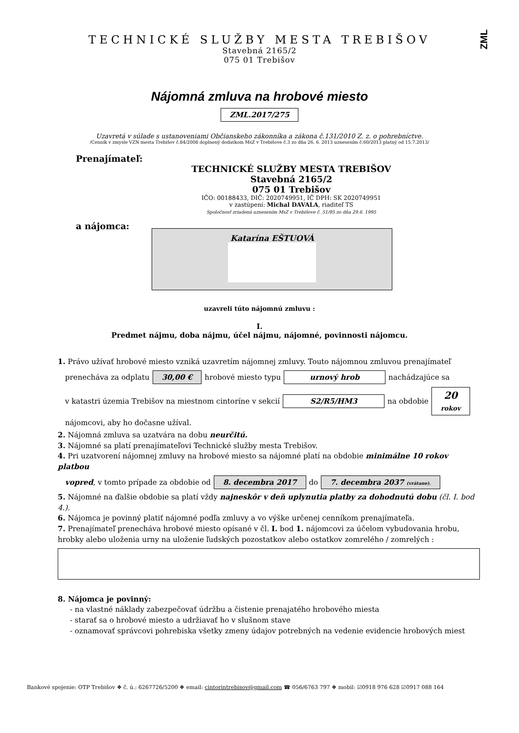ZML
TECHNICKÉ SLUŽBY MESTA TREBIŠOV
Stavebná 2165/2
075 01 Trebišov
Nájomná zmluva na hrobové miesto
ZML.2017/275
Uzavretá v súlade s ustanoveniami Občianskeho zákonníka a zákona č.131/2010 Z. z. o pohrebníctve.
/Cenník v zmysle VZN mesta Trebišov č.84/2008 doplnený dodatkom MsZ v Trebišove č.3 zo dňa 26. 6. 2013 uznesením č.60/2013 platný od 15.7.2013/
Prenajímateľ:
TECHNICKÉ SLUŽBY MESTA TREBIŠOV
Stavebná 2165/2
075 01 Trebišov
IČO: 00188433, DIČ: 2020749951, IČ DPH: SK 2020749951
v zastúpení: Michal DAVALA, riaditeľ TS
Spoločnosť zriadená uznesením MsZ v Trebišove č. 51/95 zo dňa 29.6. 1995
a nájomca:
Katarína EŠTUOVÁ
uzavreli túto nájomnú zmluvu :
I.
Predmet nájmu, doba nájmu, účel nájmu, nájomné, povinnosti nájomcu.
1. Právo užívať hrobové miesto vzniká uzavretím nájomnej zmluvy. Touto nájomnou zmluvou prenajímateľ
prenecháva za odplatu 30,00 € hrobové miesto typu urnový hrob nachádzajúce sa
v katastri územia Trebišov na miestnom cintoríne v sekcií S2/R5/HM3 na obdobie 20
rokov
nájomcovi, aby ho dočasne užíval.
2. Nájomná zmluva sa uzatvára na dobu neurčitú.
3. Nájomné sa platí prenajímateľovi Technické služby mesta Trebišov.
4. Pri uzatvorení nájomnej zmluvy na hrobové miesto sa nájomné platí na obdobie minimálne 10 rokov platbou
vopred, v tomto prípade za obdobie od 8. decembra 2017 do 7. decembra 2037 (vrátane).
5. Nájomné na ďalšie obdobie sa platí vždy najneskôr v deň uplynutia platby za dohodnutú dobu (čl. I. bod 4.).
6. Nájomca je povinný platiť nájomné podľa zmluvy a vo výške určenej cenníkom prenajímateľa.
7. Prenajímateľ prenecháva hrobové miesto opísané v čl. I. bod 1. nájomcovi za účelom vybudovania hrobu, hrobky alebo uloženia urny na uloženie ľudských pozostatkov alebo ostatkov zomrelého / zomrelých :
8. Nájomca je povinný:
- na vlastné náklady zabezpečovať údržbu a čistenie prenajatého hrobového miesta
- starať sa o hrobové miesto a udržiavať ho v slušnom stave
- oznamovať správcovi pohrebiska všetky zmeny údajov potrebných na vedenie evidencie hrobových miest
Bankové spojenie: OTP Trebišov ❖ č. ú.: 6267726/5200 ❖ email: cintorintrebisov@gmail.com ☎ 056/6763 797 ❖ mobil: ☑0918 976 628 ☑0917 088 164